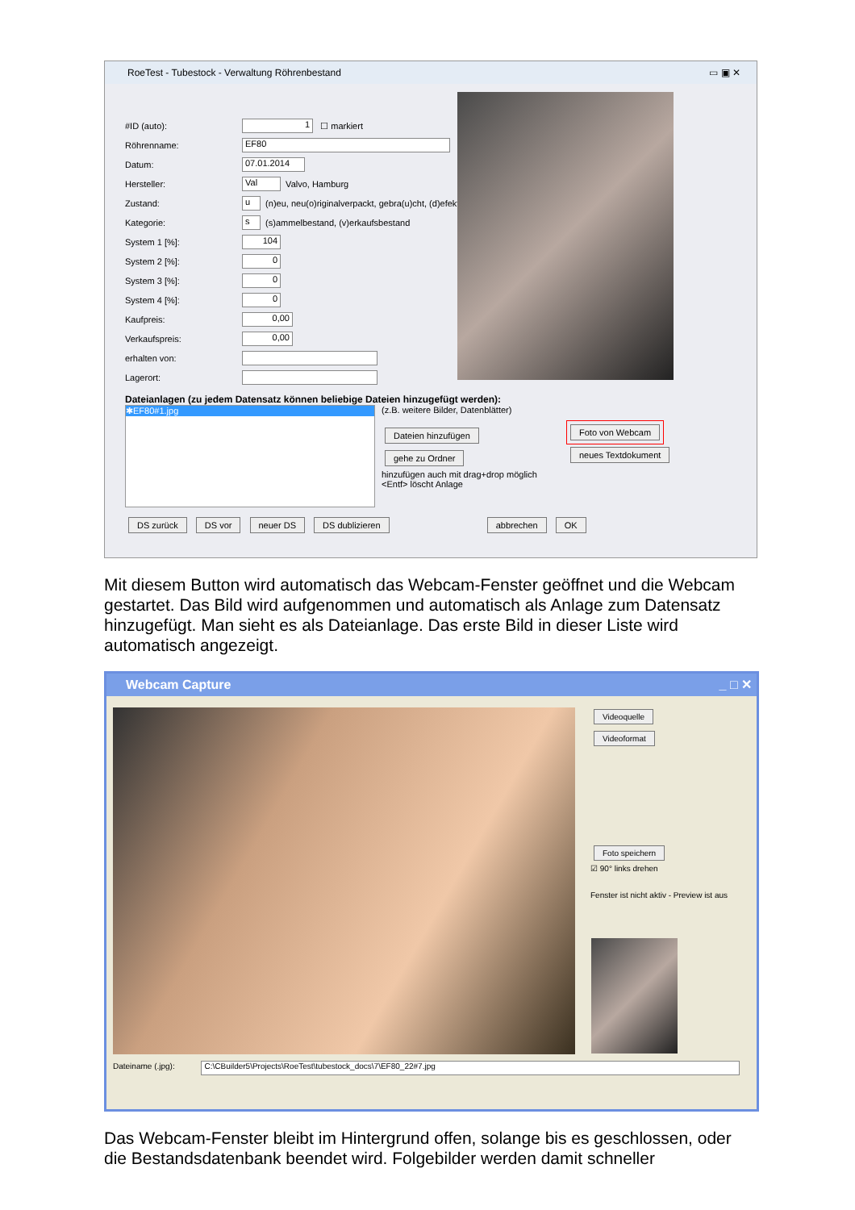RoeTest - Tubestock - Verwaltung Röhrenbestand ▭ ▣ ✕
#ID (auto): 1 ☐ markiert
Röhrenname: EF80
Datum: 07.01.2014
Hersteller: Val Valvo, Hamburg
Zustand: u (n)eu, neu(o)riginalverpackt, gebra(u)cht, (d)efekt
Kategorie: s (s)ammelbestand, (v)erkaufsbestand
System 1 [%]: 104
System 2 [%]: 0
System 3 [%]: 0
System 4 [%]: 0
Kaufpreis: 0,00
Verkaufspreis: 0,00
erhalten von:
Lagerort:
Dateianlagen (zu jedem Datensatz können beliebige Dateien hinzugefügt werden):
✱EF80#1.jpg
(z.B. weitere Bilder, Datenblätter)
Dateien hinzufügen
gehe zu Ordner
hinzufügen auch mit drag+drop möglich
<Entf> löscht Anlage
Foto von Webcam
neues Textdokument
DS zurück DS vor neuer DS DS dublizieren abbrechen OK
Mit diesem Button wird automatisch das Webcam-Fenster geöffnet und die Webcam gestartet. Das Bild wird aufgenommen und automatisch als Anlage zum Datensatz hinzugefügt. Man sieht es als Dateianlage. Das erste Bild in dieser Liste wird automatisch angezeigt.
Webcam Capture _ □ ✕
Videoquelle
Videoformat Foto speichern
☑ 90° links drehen
Fenster ist nicht aktiv - Preview ist aus
Dateiname (.jpg): C:\CBuilder5\Projects\RoeTest\tubestock_docs\7\EF80_22#7.jpg
Das Webcam-Fenster bleibt im Hintergrund offen, solange bis es geschlossen, oder die Bestandsdatenbank beendet wird. Folgebilder werden damit schneller